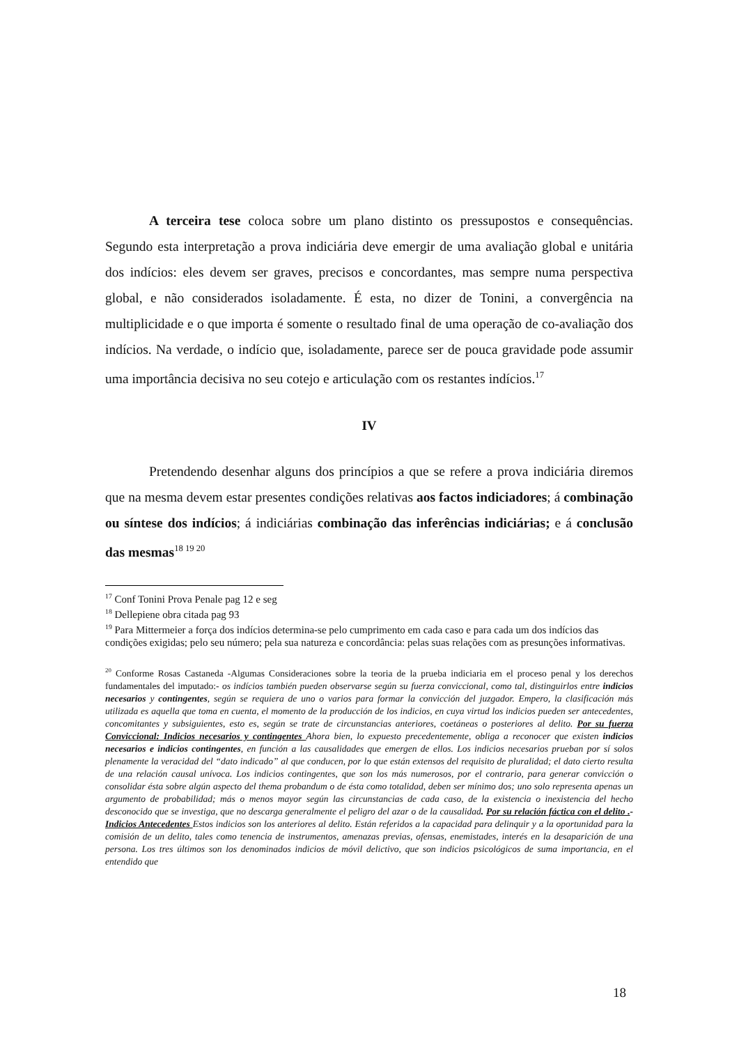A terceira tese coloca sobre um plano distinto os pressupostos e consequências. Segundo esta interpretação a prova indiciária deve emergir de uma avaliação global e unitária dos indícios: eles devem ser graves, precisos e concordantes, mas sempre numa perspectiva global, e não considerados isoladamente. É esta, no dizer de Tonini, a convergência na multiplicidade e o que importa é somente o resultado final de uma operação de co-avaliação dos indícios. Na verdade, o indício que, isoladamente, parece ser de pouca gravidade pode assumir uma importância decisiva no seu cotejo e articulação com os restantes indícios.<sup>17</sup>
IV
Pretendendo desenhar alguns dos princípios a que se refere a prova indiciária diremos que na mesma devem estar presentes condições relativas aos factos indiciadores; á combinação ou síntese dos indícios; á indiciárias combinação das inferências indiciárias; e á conclusão das mesmas<sup>18 19 20</sup>
<sup>17</sup> Conf Tonini Prova Penale pag 12 e seg
<sup>18</sup> Dellepiene obra citada pag 93
<sup>19</sup> Para Mittermeier a força dos indícios determina-se pelo cumprimento em cada caso e para cada um dos indícios das condições exigidas; pelo seu número; pela sua natureza e concordância: pelas suas relações com as presunções informativas.
<sup>20</sup> Conforme Rosas Castaneda -Algumas Consideraciones sobre la teoria de la prueba indiciaria em el proceso penal y los derechos fundamentales del imputado:- os indícios también pueden observarse según su fuerza conviccional, como tal, distinguirlos entre indicios necesarios y contingentes, según se requiera de uno o varios para formar la convicción del juzgador. Empero, la clasificación más utilizada es aquella que toma en cuenta, el momento de la producción de los indicios, en cuya virtud los indicios pueden ser antecedentes, concomitantes y subsiguientes, esto es, según se trate de circunstancias anteriores, coetáneas o posteriores al delito. Por su fuerza Conviccional: Indicios necesarios y contingentes Ahora bien, lo expuesto precedentemente, obliga a reconocer que existen indicios necesarios e indicios contingentes, en función a las causalidades que emergen de ellos. Los indicios necesarios prueban por sí solos plenamente la veracidad del “dato indicado” al que conducen, por lo que están extensos del requisito de pluralidad; el dato cierto resulta de una relación causal unívoca. Los indicios contingentes, que son los más numerosos, por el contrario, para generar convicción o consolidar ésta sobre algún aspecto del thema probandum o de ésta como totalidad, deben ser mínimo dos; uno solo representa apenas un argumento de probabilidad; más o menos mayor según las circunstancias de cada caso, de la existencia o inexistencia del hecho desconocido que se investiga, que no descarga generalmente el peligro del azar o de la causalidad. Por su relación fáctica con el delito .- Indicios Antecedentes Estos indicios son los anteriores al delito. Están referidos a la capacidad para delinquir y a la oportunidad para la comisión de un delito, tales como tenencia de instrumentos, amenazas previas, ofensas, enemistades, interés en la desaparición de una persona. Los tres últimos son los denominados indicios de móvil delictivo, que son indicios psicológicos de suma importancia, en el entendido que
18